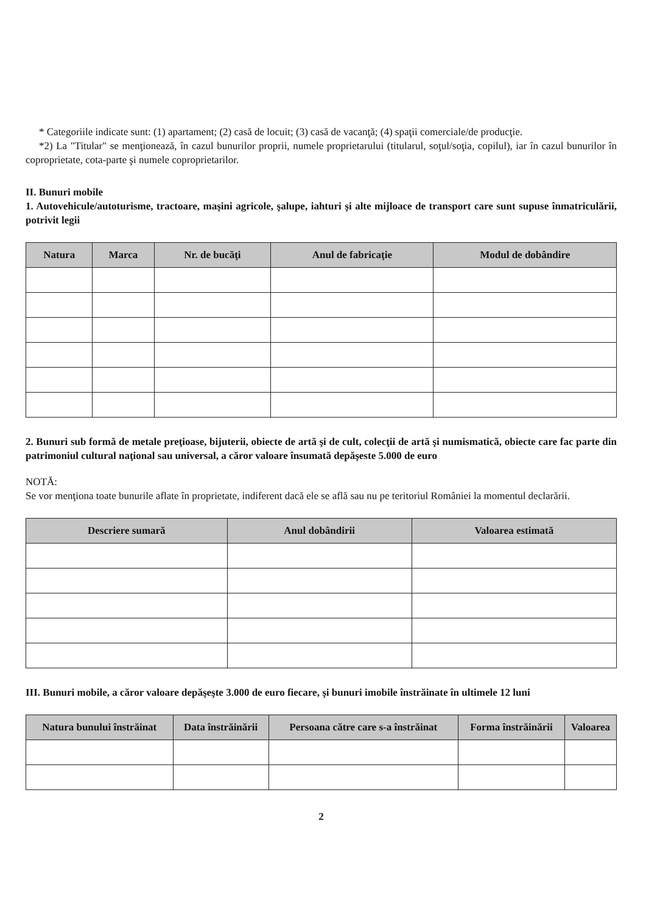* Categoriile indicate sunt: (1) apartament; (2) casă de locuit; (3) casă de vacanţă; (4) spaţii comerciale/de producţie.
*2) La "Titular" se menţionează, în cazul bunurilor proprii, numele proprietarului (titularul, soţul/soţia, copilul), iar în cazul bunurilor în coproprietate, cota-parte şi numele coproprietarilor.
II. Bunuri mobile
1. Autovehicule/autoturisme, tractoare, maşini agricole, şalupe, iahturi şi alte mijloace de transport care sunt supuse înmatriculării, potrivit legii
| Natura | Marca | Nr. de bucăţi | Anul de fabricaţie | Modul de dobândire |
| --- | --- | --- | --- | --- |
2. Bunuri sub formă de metale preţioase, bijuterii, obiecte de artă şi de cult, colecţii de artă şi numismatică, obiecte care fac parte din patrimoniul cultural naţional sau universal, a căror valoare însumată depăşeste 5.000 de euro
NOTĂ:
Se vor menţiona toate bunurile aflate în proprietate, indiferent dacă ele se află sau nu pe teritoriul României la momentul declarării.
| Descriere sumară | Anul dobândirii | Valoarea estimată |
| --- | --- | --- |
III. Bunuri mobile, a căror valoare depăşeşte 3.000 de euro fiecare, şi bunuri imobile înstrăinate în ultimele 12 luni
| Natura bunului înstrăinat | Data înstrăinării | Persoana către care s-a înstrăinat | Forma înstrăinării | Valoarea |
| --- | --- | --- | --- | --- |
2